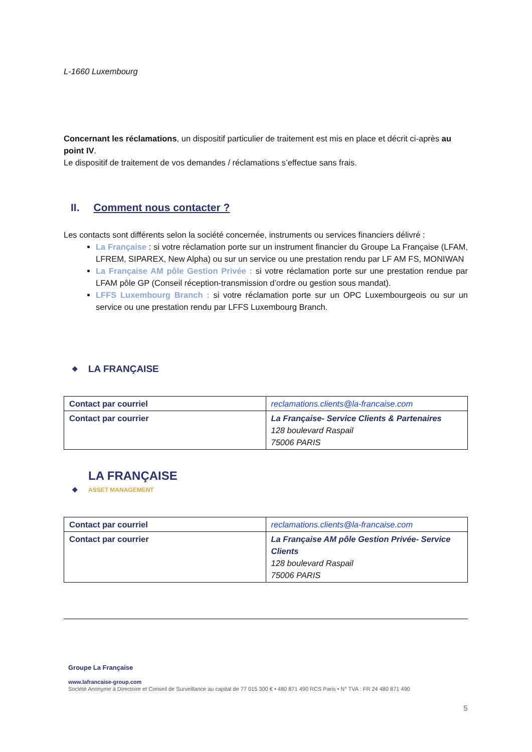L-1660 Luxembourg
Concernant les réclamations, un dispositif particulier de traitement est mis en place et décrit ci-après au point IV.
Le dispositif de traitement de vos demandes / réclamations s’effectue sans frais.
II. Comment nous contacter ?
Les contacts sont différents selon la société concernée, instruments ou services financiers délivré :
La Française : si votre réclamation porte sur un instrument financier du Groupe La Française (LFAM, LFREM, SIPAREX, New Alpha) ou sur un service ou une prestation rendu par LF AM FS, MONIWAN
La Française AM pôle Gestion Privée : si votre réclamation porte sur une prestation rendue par LFAM pôle GP (Conseil réception-transmission d’ordre ou gestion sous mandat).
LFFS Luxembourg Branch : si votre réclamation porte sur un OPC Luxembourgeois ou sur un service ou une prestation rendu par LFFS Luxembourg Branch.
❖ LA FRANÇAISE
| Contact par courriel | reclamations.clients@la-francaise.com |
| Contact par courrier | La Française- Service Clients & Partenaires 128 boulevard Raspail 75006 PARIS |
❖ LA FRANÇAISE
ASSET MANAGEMENT
| Contact par courriel | reclamations.clients@la-francaise.com |
| Contact par courrier | La Française AM pôle Gestion Privée- Service Clients 128 boulevard Raspail 75006 PARIS |
Groupe La Française
www.lafrancaise-group.com
Société Anonyme à Directoire et Conseil de Surveillance au capital de 77 015 300 € • 480 871 490 RCS Paris • N° TVA : FR 24 480 871 490
5